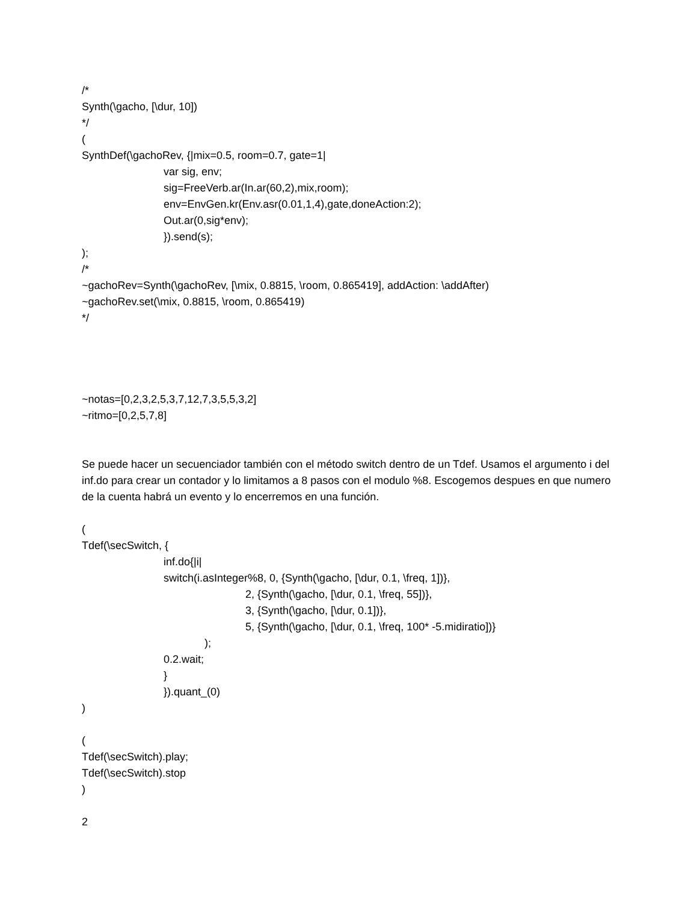/*
Synth(\gacho, [\dur, 10])
*/
(
SynthDef(\gachoRev, {|mix=0.5, room=0.7, gate=1|
var sig, env;
sig=FreeVerb.ar(In.ar(60,2),mix,room);
env=EnvGen.kr(Env.asr(0.01,1,4),gate,doneAction:2);
Out.ar(0,sig*env);
}).send(s);
);
/*
~gachoRev=Synth(\gachoRev, [\mix, 0.8815, \room, 0.865419], addAction: \addAfter)
~gachoRev.set(\mix, 0.8815, \room, 0.865419)
*/
~notas=[0,2,3,2,5,3,7,12,7,3,5,5,3,2]
~ritmo=[0,2,5,7,8]
Se puede hacer un secuenciador también con el método switch dentro de un Tdef. Usamos el argumento i del inf.do para crear un contador y lo limitamos a 8 pasos con el modulo %8. Escogemos despues en que numero de la cuenta habrá un evento y lo encerremos en una función.
(
Tdef(\secSwitch, {
inf.do{|i|
switch(i.asInteger%8, 0, {Synth(\gacho, [\dur, 0.1, \freq, 1])},
2, {Synth(\gacho, [\dur, 0.1, \freq, 55])},
3, {Synth(\gacho, [\dur, 0.1])},
5, {Synth(\gacho, [\dur, 0.1, \freq, 100* -5.midiratio])}
);
0.2.wait;
}
}).quant_(0)
)
(
Tdef(\secSwitch).play;
Tdef(\secSwitch).stop
)
2